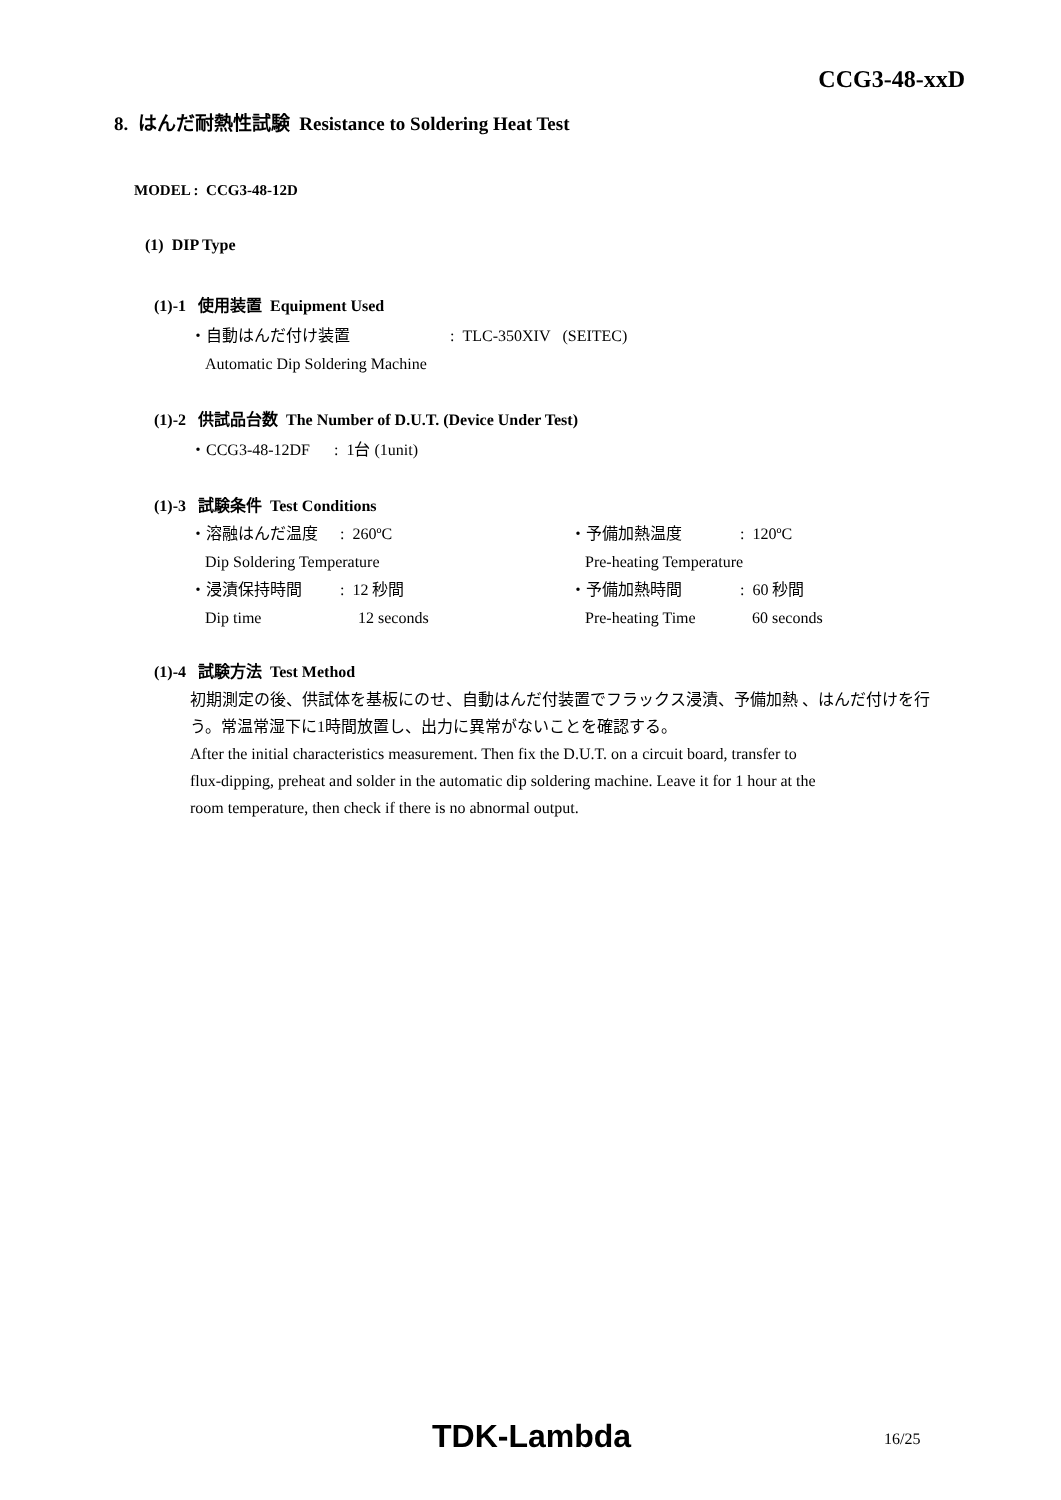CCG3-48-xxD
8. はんだ耐熱性試験 Resistance to Soldering Heat Test
MODEL : CCG3-48-12D
(1) DIP Type
(1)-1 使用装置 Equipment Used
・自動はんだ付け装置 : TLC-350XIV (SEITEC)
Automatic Dip Soldering Machine
(1)-2 供試品台数 The Number of D.U.T. (Device Under Test)
・CCG3-48-12DF : 1台 (1unit)
(1)-3 試験条件 Test Conditions
・溶融はんだ温度: 260ºC ・予備加熱温度: 120ºC Dip Soldering Temperature Pre-heating Temperature ・浸漬保持時間: 12 秒間 ・予備加熱時間: 60 秒間 Dip time 12 seconds Pre-heating Time 60 seconds
(1)-4 試験方法 Test Method
初期測定の後、供試体を基板にのせ、自動はんだ付装置でフラックス浸漬、予備加熱 、はんだ付けを行う。常温常湿下に1時間放置し、出力に異常がないことを確認する。
After the initial characteristics measurement. Then fix the D.U.T. on a circuit board, transfer to
flux-dipping, preheat and solder in the automatic dip soldering machine. Leave it for 1 hour at the
room temperature, then check if there is no abnormal output.
TDK-Lambda 16/25